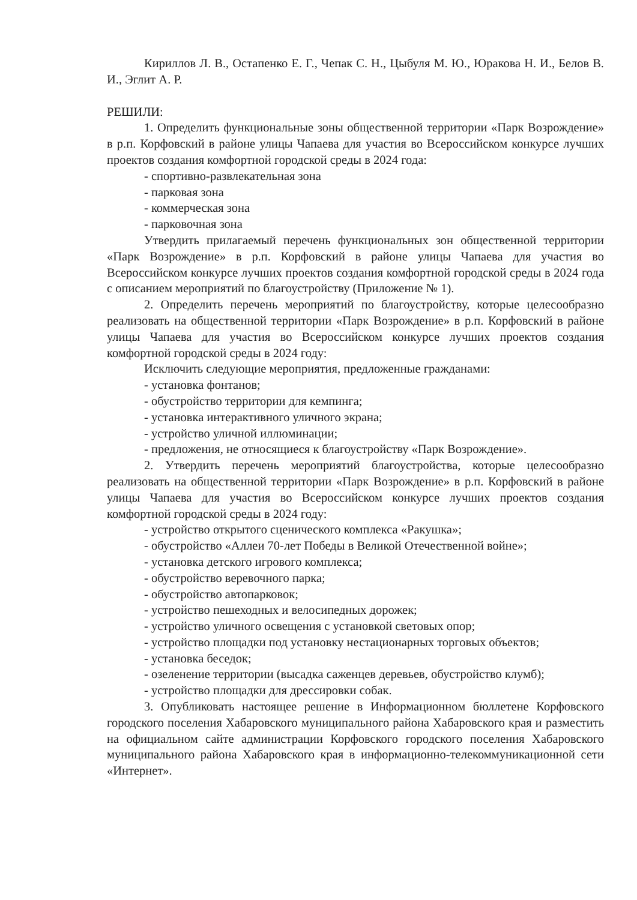Кириллов Л. В., Остапенко Е. Г., Чепак С. Н., Цыбуля М. Ю., Юракова Н. И., Белов В. И., Эглит А. Р.
РЕШИЛИ:
1. Определить функциональные зоны общественной территории «Парк Возрождение» в р.п. Корфовский в районе улицы Чапаева для участия во Всероссийском конкурсе лучших проектов создания комфортной городской среды в 2024 года:
- спортивно-развлекательная зона
- парковая зона
- коммерческая зона
- парковочная зона
Утвердить прилагаемый перечень функциональных зон общественной территории «Парк Возрождение» в р.п. Корфовский в районе улицы Чапаева для участия во Всероссийском конкурсе лучших проектов создания комфортной городской среды в 2024 года с описанием мероприятий по благоустройству (Приложение № 1).
2. Определить перечень мероприятий по благоустройству, которые целесообразно реализовать на общественной территории «Парк Возрождение» в р.п. Корфовский в районе улицы Чапаева для участия во Всероссийском конкурсе лучших проектов создания комфортной городской среды в 2024 году:
Исключить следующие мероприятия, предложенные гражданами:
- установка фонтанов;
- обустройство территории для кемпинга;
- установка интерактивного уличного экрана;
- устройство уличной иллюминации;
- предложения, не относящиеся к благоустройству «Парк Возрождение».
2. Утвердить перечень мероприятий благоустройства, которые целесообразно реализовать на общественной территории «Парк Возрождение» в р.п. Корфовский в районе улицы Чапаева для участия во Всероссийском конкурсе лучших проектов создания комфортной городской среды в 2024 году:
- устройство открытого сценического комплекса «Ракушка»;
- обустройство «Аллеи 70-лет Победы в Великой Отечественной войне»;
- установка детского игрового комплекса;
- обустройство веревочного парка;
- обустройство автопарковок;
- устройство пешеходных и велосипедных дорожек;
- устройство уличного освещения с установкой световых опор;
- устройство площадки под установку нестационарных торговых объектов;
- установка беседок;
- озеленение территории (высадка саженцев деревьев, обустройство клумб);
- устройство площадки для дрессировки собак.
3. Опубликовать настоящее решение в Информационном бюллетене Корфовского городского поселения Хабаровского муниципального района Хабаровского края и разместить на официальном сайте администрации Корфовского городского поселения Хабаровского муниципального района Хабаровского края в информационно-телекоммуникационной сети «Интернет».